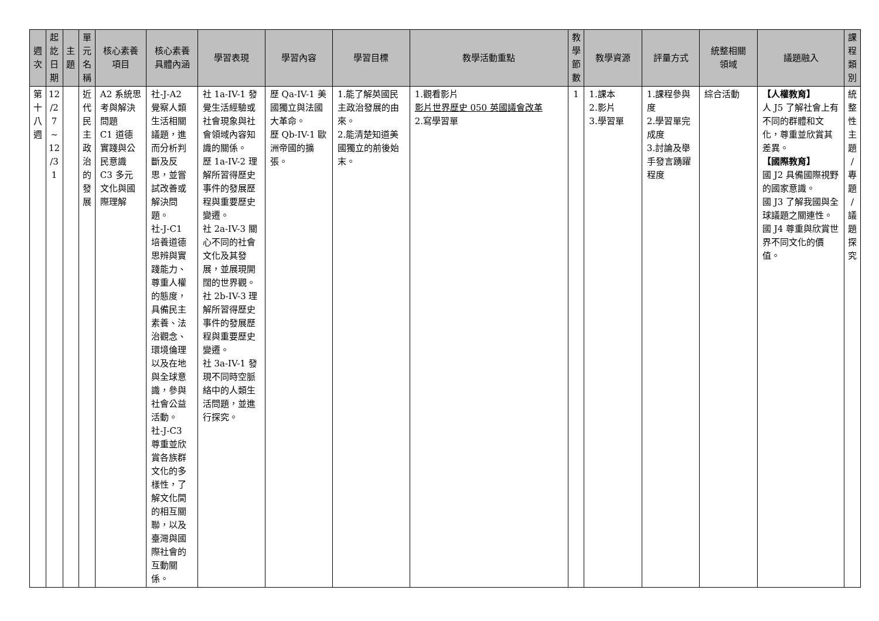| 週 次 | 起 訖 日 期 | 主 題 | 單 元 名 稱 | 核心素養 項目 | 核心素養 具體內涵 | 學習表現 | 學習內容 | 學習目標 | 教學活動重點 | 教 學 節 數 | 教學資源 | 評量方式 | 統整相關 領域 | 議題融入 | 課 程 類 別 |
| --- | --- | --- | --- | --- | --- | --- | --- | --- | --- | --- | --- | --- | --- | --- | --- |
| 第 十 八 週 | 12 /2 7 ~ 12 /3 1 | | 近 代 民 主 政 治 的 發 展 | A2 系統思考與解決問題 C1 道德實踐與公民意識 C3 多元文化與國際理解 | 社-J-A2 覺察人類生活相關議題，進而分析判斷及反思，並嘗試改善或解決問題。 社-J-C1 培養道德思辨與實踐能力、尊重人權的態度，具備民主素養、法治觀念、環境倫理以及在地與全球意識，參與社會公益活動。 社-J-C3 尊重並欣賞各族群文化的多樣性，了解文化間的相互關聯，以及臺灣與國際社會的互動關係。 | 社 1a-IV-1 發覺生活經驗或社會現象與社會領域內容知識的關係。 歷 1a-IV-2 理解所習得歷史事件的發展歷程與重要歷史變遷。 社 2a-IV-3 關心不同的社會文化及其發展，並展現開闊的世界觀。 社 2b-IV-3 理解所習得歷史事件的發展歷程與重要歷史變遷。 社 3a-IV-1 發現不同時空脈絡中的人類生活問題，並進行探究。 | 歷 Qa-IV-1 美國獨立與法國大革命。 歷 Qb-IV-1 歐洲帝國的擴張。 | 1.能了解英國民主政治發展的由來。 2.能清楚知道美國獨立的前後始末。 | 1.觀看影片 影片世界歷史 050 英國議會改革 2.寫學習單 | 1 | 1.課本 2.影片 3.學習單 | 1.課程參與度 2.學習單完成度 3.討論及舉手發言踴躍程度 | 綜合活動 | 【人權教育】 人 J5 了解社會上有不同的群體和文化，尊重並欣賞其差異。 【國際教育】 國 J2 具備國際視野的國家意識。 國 J3 了解我國與全球議題之關連性。 國 J4 尊重與欣賞世界不同文化的價值。 | 統 整 性 主 題 / 專 題 / 議 題 探 究 |